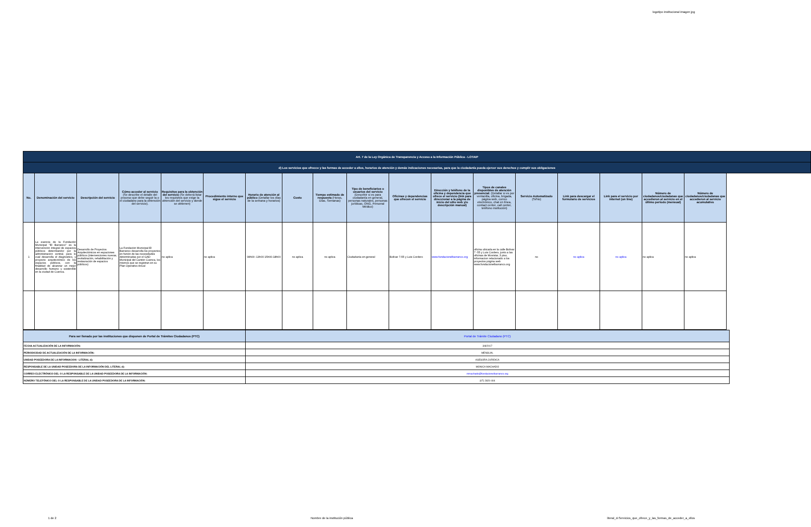logotipo institucional imagen jpg
| Art. 7 de la Ley Orgánica de Transparencia y Acceso a la Información Pública - LOTAIP | | | | | | | | | | | | | | | | | |
| --- | --- | --- | --- | --- | --- | --- | --- | --- | --- | --- | --- | --- | --- | --- | --- | --- | --- |
| d) Los servicios que ofrecce y las formas de acceder a ellos, horarios de atención y demás indicaciones necesarias, para que la ciudadanía pueda ejercer sus derechos y cumplir sus obligaciones | | | | | | | | | | | | | | | | | |
| No. | Denominación del servicio | Descripción del servicio | Cómo acceder al servicio (Se describe el detalle del proceso que debe seguir la o el ciudadano para la obtención del servicio). | Requisitos para la obtención del servicio (Se deberá listar los requisitos que exige la obtención del servicio y donde se obtienen) | Procedimiento interno que sigue el servicio | Horario de atención al público (Detallar los días de la semana y horarios) | Costo | Tiempo estimado de respuesta (Horas, Días, Semanas) | Tipo de beneficiarios o usuarios del servicio (Describir si es para ciudadanía en general, personas naturales, personas jurídicas, ONG, Personal Médico) | Oficinas y dependencias que ofrecen el servicio | Dirección y teléfono de la oficina y dependencia que ofrece el servicio (link para direccionar a la página de inicio del sitio web y/o descripción manual) | Tipos de canales disponibles de atención presencial: (Detallar si es por ventanilla, oficina, brigada, página web, correo electrónico, chat en línea, contact center, call center, teléfono institución) | Servicio Automatizado (Si/No) | Link para descargar el formulario de servicios | Link para el servicio por internet (on line) | Número de ciudadanos/ciudadanas que accedieron al servicio en el último período (mensual) | Número de ciudadanos/ciudadanas que accedieron al servicio acumulativo |
| 1 | La esencia de la Fundación Municipal "El Barranco" es la intervención integral de espacios públicos determiandor por la administración central, para lo cual desarrolla el diagnostico, y proyecto arquitectónico de los espacios públicos, con la finalidad de alcanzar un mejor desarrollo humano y sostenible en la ciudad de Cuenca. | Desarrollo de Proyectos Arquitectónicos en espaciones públicos (intervenciones nuevas, revitalización, rehabilitación y restauración de espacios públicos) | La Fundación Municipal El Barranco desarrolla los proyectos en funión de las necesidades determinadas por el GAD Municipal del Cantón Cuenca, los mismos que se registran en su Plan Operativo Anual | no aplica | no aplica | 08h00 -13h00 15h00-18h00 | no aplica | no aplica | Ciudadanía en general | Bolívar 7-55 y Luis Cordero | www.fundacionelbarranco.org | oficina ubicada en la calle Bolivar 7 -55 y Luis Cordero, junto a las oficinas de Movistar, 3 piso, informacion relacionado a los proyectos página web www.fundacionelbarranco.org | no | no aplica | no aplica | no aplica | no aplica |
| Para ser llenado por las instituciones que disponen de Portal de Trámites Ciudadanos (PTC) | Portal de Trámite Ciudadano (PTC) |
| FECHA ACTUALIZACIÓN DE LA INFORMACIÓN: | 3/8/2017 |
| PERIODICIDAD DE ACTUALIZACIÓN DE LA INFORMACIÓN: | MENSUAL |
| UNIDAD POSEEDORA DE LA INFORMACION - LITERAL d): | ASESORA JURIDICA |
| RESPONSABLE DE LA UNIDAD POSEEDORA DE LA INFORMACIÓN DEL LITERAL d): | MONICA MACHADO |
| CORREO ELECTRÓNICO DEL O LA RESPONSABLE DE LA UNIDAD POSEEDORA DE LA INFORMACIÓN: | mmachado@fundacionelbarranco.org |
| NÚMERO TELEFÓNICO DEL O LA RESPONSABLE DE LA UNIDAD POSEEDORA DE LA INFORMACIÓN: | (07) 2820 404 |
1 de 2 Nombre de la institución pública literal_d-Servicios_que_ofrece_y_las_formas_de_acceder_a_ellos